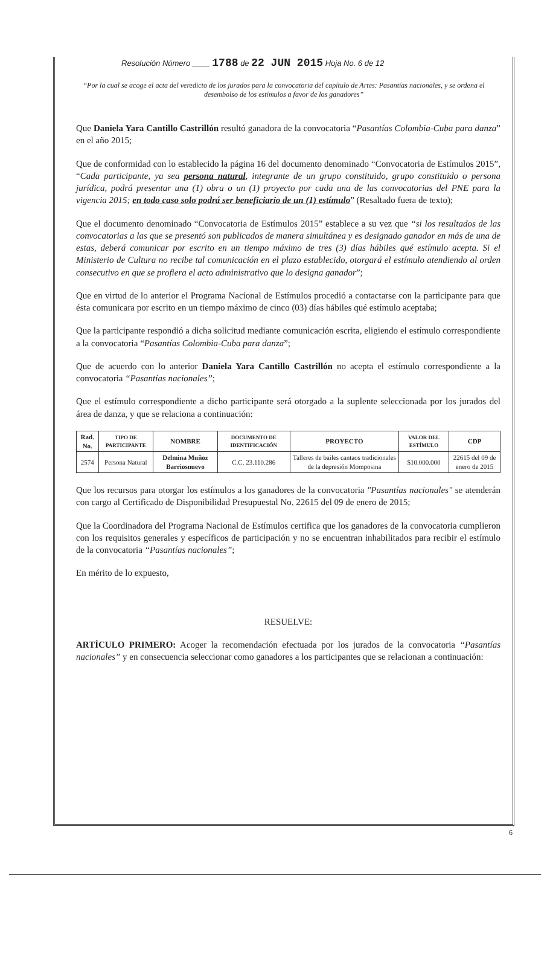Resolución Número ____ 1788 de 22 JUN 2015 Hoja No. 6 de 12
“Por la cual se acoge el acta del veredicto de los jurados para la convocatoria del capítulo de Artes: Pasantías nacionales, y se ordena el desembolso de los estímulos a favor de los ganadores”
Que Daniela Yara Cantillo Castrillón resultó ganadora de la convocatoria “Pasantías Colombia-Cuba para danza” en el año 2015;
Que de conformidad con lo establecido la página 16 del documento denominado “Convocatoria de Estímulos 2015”, “Cada participante, ya sea persona natural, integrante de un grupo constituido, grupo constituido o persona jurídica, podrá presentar una (1) obra o un (1) proyecto por cada una de las convocatorias del PNE para la vigencia 2015; en todo caso solo podrá ser beneficiario de un (1) estímulo” (Resaltado fuera de texto);
Que el documento denominado “Convocatoria de Estímulos 2015” establece a su vez que “si los resultados de las convocatorias a las que se presentó son publicados de manera simultánea y es designado ganador en más de una de estas, deberá comunicar por escrito en un tiempo máximo de tres (3) días hábiles qué estímulo acepta. Si el Ministerio de Cultura no recibe tal comunicación en el plazo establecido, otorgará el estímulo atendiendo al orden consecutivo en que se profiera el acto administrativo que lo designa ganador”;
Que en virtud de lo anterior el Programa Nacional de Estímulos procedió a contactarse con la participante para que ésta comunicara por escrito en un tiempo máximo de cinco (03) días hábiles qué estímulo aceptaba;
Que la participante respondió a dicha solicitud mediante comunicación escrita, eligiendo el estímulo correspondiente a la convocatoria “Pasantías Colombia-Cuba para danza”;
Que de acuerdo con lo anterior Daniela Yara Cantillo Castrillón no acepta el estímulo correspondiente a la convocatoria “Pasantías nacionales”;
Que el estímulo correspondiente a dicho participante será otorgado a la suplente seleccionada por los jurados del área de danza, y que se relaciona a continuación:
| Rad. No. | TIPO DE PARTICIPANTE | NOMBRE | DOCUMENTO DE IDENTIFICACIÓN | PROYECTO | VALOR DEL ESTÍMULO | CDP |
| --- | --- | --- | --- | --- | --- | --- |
| 2574 | Persona Natural | Delmina Muñoz Barriosnuevo | C.C. 23.110.286 | Talleres de bailes cantaos tradicionales de la depresión Momposina | $10.000.000 | 22615 del 09 de enero de 2015 |
Que los recursos para otorgar los estímulos a los ganadores de la convocatoria "Pasantías nacionales" se atenderán con cargo al Certificado de Disponibilidad Presupuestal No. 22615 del 09 de enero de 2015;
Que la Coordinadora del Programa Nacional de Estímulos certifica que los ganadores de la convocatoria cumplieron con los requisitos generales y específicos de participación y no se encuentran inhabilitados para recibir el estímulo de la convocatoria “Pasantías nacionales”;
En mérito de lo expuesto,
RESUELVE:
ARTÍCULO PRIMERO: Acoger la recomendación efectuada por los jurados de la convocatoria “Pasantías nacionales” y en consecuencia seleccionar como ganadores a los participantes que se relacionan a continuación:
6